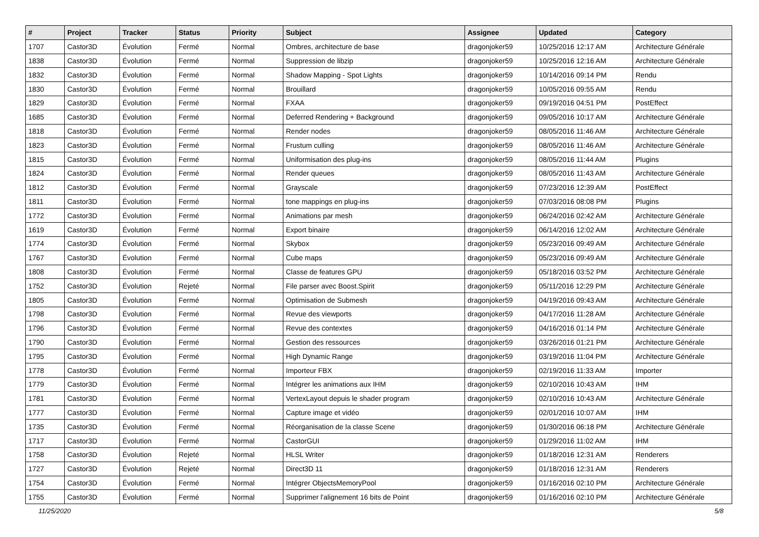| # | Project | Tracker | Status | Priority | Subject | Assignee | Updated | Category |
| --- | --- | --- | --- | --- | --- | --- | --- | --- |
| 1707 | Castor3D | Évolution | Fermé | Normal | Ombres, architecture de base | dragonjoker59 | 10/25/2016 12:17 AM | Architecture Générale |
| 1838 | Castor3D | Évolution | Fermé | Normal | Suppression de libzip | dragonjoker59 | 10/25/2016 12:16 AM | Architecture Générale |
| 1832 | Castor3D | Évolution | Fermé | Normal | Shadow Mapping - Spot Lights | dragonjoker59 | 10/14/2016 09:14 PM | Rendu |
| 1830 | Castor3D | Évolution | Fermé | Normal | Brouillard | dragonjoker59 | 10/05/2016 09:55 AM | Rendu |
| 1829 | Castor3D | Évolution | Fermé | Normal | FXAA | dragonjoker59 | 09/19/2016 04:51 PM | PostEffect |
| 1685 | Castor3D | Évolution | Fermé | Normal | Deferred Rendering + Background | dragonjoker59 | 09/05/2016 10:17 AM | Architecture Générale |
| 1818 | Castor3D | Évolution | Fermé | Normal | Render nodes | dragonjoker59 | 08/05/2016 11:46 AM | Architecture Générale |
| 1823 | Castor3D | Évolution | Fermé | Normal | Frustum culling | dragonjoker59 | 08/05/2016 11:46 AM | Architecture Générale |
| 1815 | Castor3D | Évolution | Fermé | Normal | Uniformisation des plug-ins | dragonjoker59 | 08/05/2016 11:44 AM | Plugins |
| 1824 | Castor3D | Évolution | Fermé | Normal | Render queues | dragonjoker59 | 08/05/2016 11:43 AM | Architecture Générale |
| 1812 | Castor3D | Évolution | Fermé | Normal | Grayscale | dragonjoker59 | 07/23/2016 12:39 AM | PostEffect |
| 1811 | Castor3D | Évolution | Fermé | Normal | tone mappings en plug-ins | dragonjoker59 | 07/03/2016 08:08 PM | Plugins |
| 1772 | Castor3D | Évolution | Fermé | Normal | Animations par mesh | dragonjoker59 | 06/24/2016 02:42 AM | Architecture Générale |
| 1619 | Castor3D | Évolution | Fermé | Normal | Export binaire | dragonjoker59 | 06/14/2016 12:02 AM | Architecture Générale |
| 1774 | Castor3D | Évolution | Fermé | Normal | Skybox | dragonjoker59 | 05/23/2016 09:49 AM | Architecture Générale |
| 1767 | Castor3D | Évolution | Fermé | Normal | Cube maps | dragonjoker59 | 05/23/2016 09:49 AM | Architecture Générale |
| 1808 | Castor3D | Évolution | Fermé | Normal | Classe de features GPU | dragonjoker59 | 05/18/2016 03:52 PM | Architecture Générale |
| 1752 | Castor3D | Évolution | Rejeté | Normal | File parser avec Boost.Spirit | dragonjoker59 | 05/11/2016 12:29 PM | Architecture Générale |
| 1805 | Castor3D | Évolution | Fermé | Normal | Optimisation de Submesh | dragonjoker59 | 04/19/2016 09:43 AM | Architecture Générale |
| 1798 | Castor3D | Évolution | Fermé | Normal | Revue des viewports | dragonjoker59 | 04/17/2016 11:28 AM | Architecture Générale |
| 1796 | Castor3D | Évolution | Fermé | Normal | Revue des contextes | dragonjoker59 | 04/16/2016 01:14 PM | Architecture Générale |
| 1790 | Castor3D | Évolution | Fermé | Normal | Gestion des ressources | dragonjoker59 | 03/26/2016 01:21 PM | Architecture Générale |
| 1795 | Castor3D | Évolution | Fermé | Normal | High Dynamic Range | dragonjoker59 | 03/19/2016 11:04 PM | Architecture Générale |
| 1778 | Castor3D | Évolution | Fermé | Normal | Importeur FBX | dragonjoker59 | 02/19/2016 11:33 AM | Importer |
| 1779 | Castor3D | Évolution | Fermé | Normal | Intégrer les animations aux IHM | dragonjoker59 | 02/10/2016 10:43 AM | IHM |
| 1781 | Castor3D | Évolution | Fermé | Normal | VertexLayout depuis le shader program | dragonjoker59 | 02/10/2016 10:43 AM | Architecture Générale |
| 1777 | Castor3D | Évolution | Fermé | Normal | Capture image et vidéo | dragonjoker59 | 02/01/2016 10:07 AM | IHM |
| 1735 | Castor3D | Évolution | Fermé | Normal | Réorganisation de la classe Scene | dragonjoker59 | 01/30/2016 06:18 PM | Architecture Générale |
| 1717 | Castor3D | Évolution | Fermé | Normal | CastorGUI | dragonjoker59 | 01/29/2016 11:02 AM | IHM |
| 1758 | Castor3D | Évolution | Rejeté | Normal | HLSL Writer | dragonjoker59 | 01/18/2016 12:31 AM | Renderers |
| 1727 | Castor3D | Évolution | Rejeté | Normal | Direct3D 11 | dragonjoker59 | 01/18/2016 12:31 AM | Renderers |
| 1754 | Castor3D | Évolution | Fermé | Normal | Intégrer ObjectsMemoryPool | dragonjoker59 | 01/16/2016 02:10 PM | Architecture Générale |
| 1755 | Castor3D | Évolution | Fermé | Normal | Supprimer l'alignement 16 bits de Point | dragonjoker59 | 01/16/2016 02:10 PM | Architecture Générale |
11/25/2020 5/8